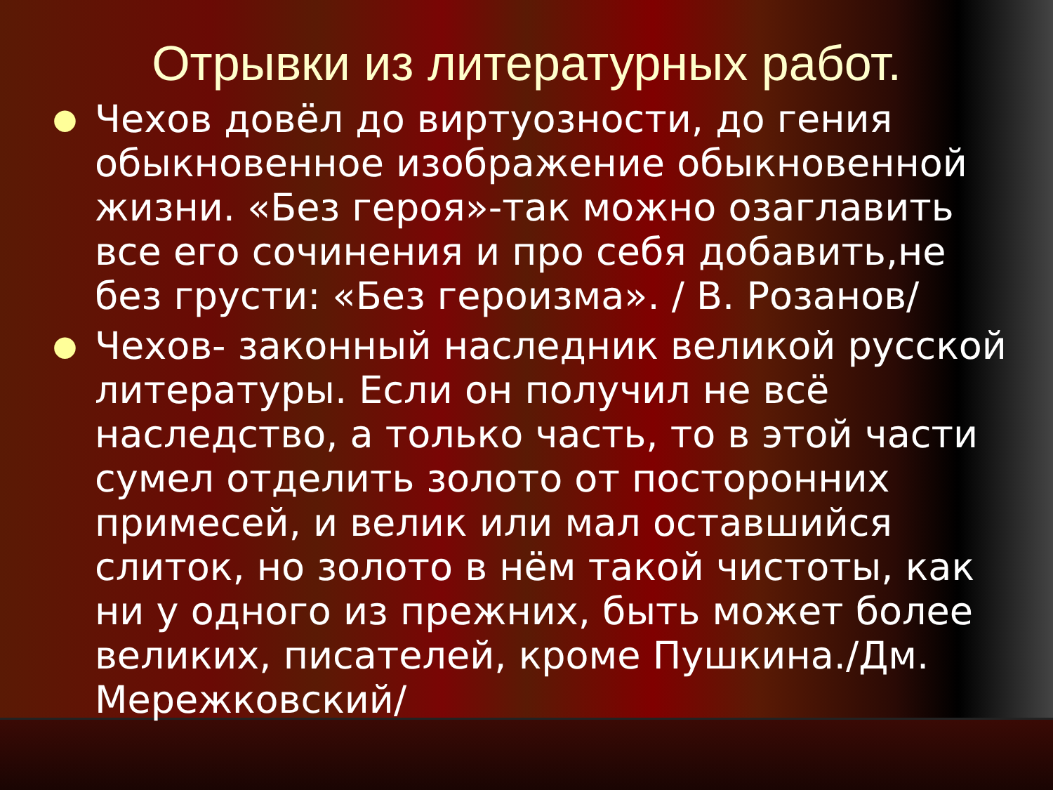Отрывки из литературных работ.
● Чехов довёл до виртуозности, до гения обыкновенное изображение обыкновенной жизни. «Без героя»-так можно озаглавить все его сочинения и про себя добавить,не без грусти: «Без героизма». / В. Розанов/
● Чехов- законный наследник великой русской литературы. Если он получил не всё наследство, а только часть, то в этой части сумел отделить золото от посторонних примесей, и велик или мал оставшийся слиток, но золото в нём такой чистоты, как ни у одного из прежних, быть может более великих, писателей, кроме Пушкина./Дм. Мережковский/